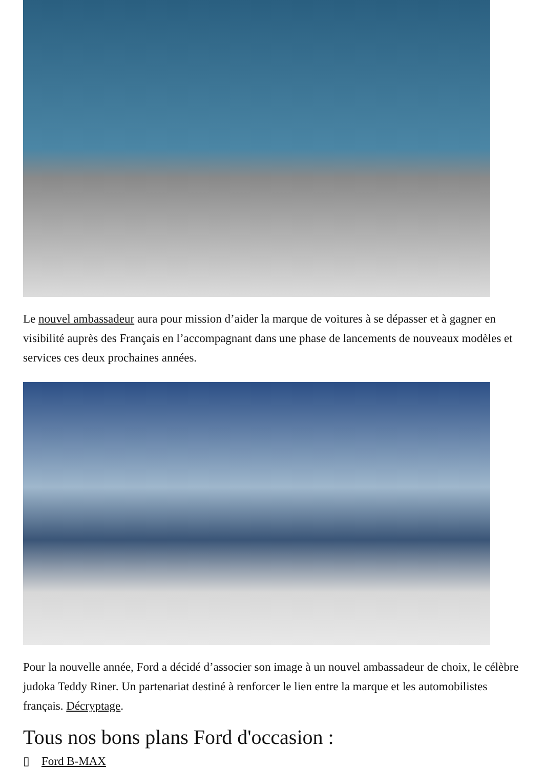Le nouvel ambassadeur aura pour mission d’aider la marque de voitures à se dépasser et à gagner en visibilité auprès des Français en l’accompagnant dans une phase de lancements de nouveaux modèles et services ces deux prochaines années.
Pour la nouvelle année, Ford a décidé d’associer son image à un nouvel ambassadeur de choix, le célèbre judoka Teddy Riner. Un partenariat destiné à renforcer le lien entre la marque et les automobilistes français. Décryptage.
Tous nos bons plans Ford d'occasion :
▯ Ford B-MAX